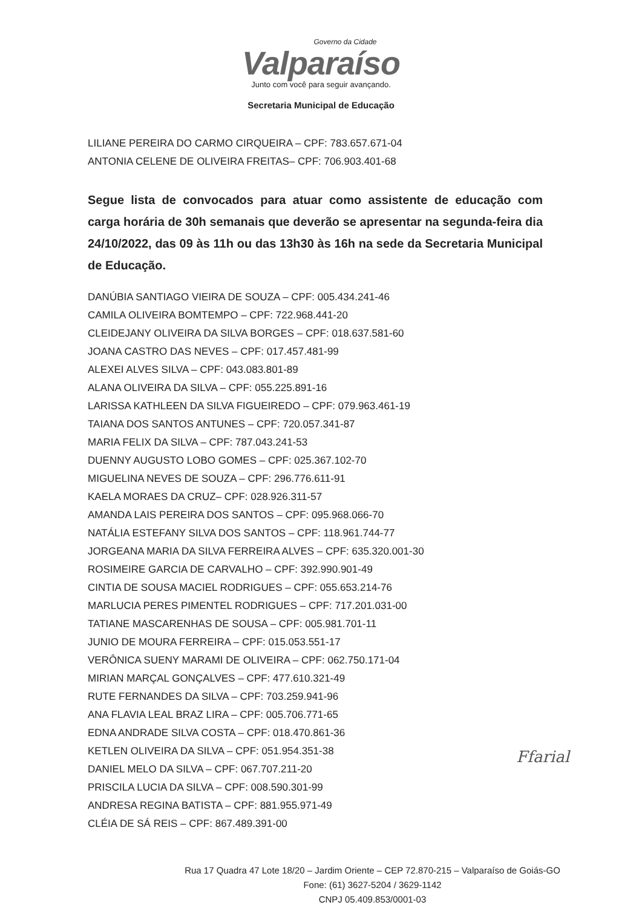Governo da Cidade
Valparaíso
Junto com você para seguir avançando.
Secretaria Municipal de Educação
LILIANE PEREIRA DO CARMO CIRQUEIRA – CPF: 783.657.671-04
ANTONIA CELENE DE OLIVEIRA FREITAS– CPF: 706.903.401-68
Segue lista de convocados para atuar como assistente de educação com carga horária de 30h semanais que deverão se apresentar na segunda-feira dia 24/10/2022, das 09 às 11h ou das 13h30 às 16h na sede da Secretaria Municipal de Educação.
DANÚBIA SANTIAGO VIEIRA DE SOUZA – CPF: 005.434.241-46
CAMILA OLIVEIRA BOMTEMPO – CPF: 722.968.441-20
CLEIDEJANY OLIVEIRA DA SILVA BORGES – CPF: 018.637.581-60
JOANA CASTRO DAS NEVES – CPF: 017.457.481-99
ALEXEI ALVES SILVA – CPF: 043.083.801-89
ALANA OLIVEIRA DA SILVA – CPF: 055.225.891-16
LARISSA KATHLEEN DA SILVA FIGUEIREDO – CPF: 079.963.461-19
TAIANA DOS SANTOS ANTUNES – CPF: 720.057.341-87
MARIA FELIX DA SILVA – CPF: 787.043.241-53
DUENNY AUGUSTO LOBO GOMES – CPF: 025.367.102-70
MIGUELINA NEVES DE SOUZA – CPF: 296.776.611-91
KAELA MORAES DA CRUZ– CPF: 028.926.311-57
AMANDA LAIS PEREIRA DOS SANTOS – CPF: 095.968.066-70
NATÁLIA ESTEFANY SILVA DOS SANTOS – CPF: 118.961.744-77
JORGEANA MARIA DA SILVA FERREIRA ALVES – CPF: 635.320.001-30
ROSIMEIRE GARCIA DE CARVALHO – CPF: 392.990.901-49
CINTIA DE SOUSA MACIEL RODRIGUES – CPF: 055.653.214-76
MARLUCIA PERES PIMENTEL RODRIGUES – CPF: 717.201.031-00
TATIANE MASCARENHAS DE SOUSA – CPF: 005.981.701-11
JUNIO DE MOURA FERREIRA – CPF: 015.053.551-17
VERÔNICA SUENY MARAMI DE OLIVEIRA – CPF: 062.750.171-04
MIRIAN MARÇAL GONÇALVES – CPF: 477.610.321-49
RUTE FERNANDES DA SILVA – CPF: 703.259.941-96
ANA FLAVIA LEAL BRAZ LIRA – CPF: 005.706.771-65
EDNA ANDRADE SILVA COSTA – CPF: 018.470.861-36
KETLEN OLIVEIRA DA SILVA – CPF: 051.954.351-38
DANIEL MELO DA SILVA – CPF: 067.707.211-20
PRISCILA LUCIA DA SILVA – CPF: 008.590.301-99
ANDRESA REGINA BATISTA – CPF: 881.955.971-49
CLÉIA DE SÁ REIS – CPF: 867.489.391-00
Ffarial
Rua 17 Quadra 47 Lote 18/20 – Jardim Oriente – CEP 72.870-215 – Valparaíso de Goiás-GO
Fone: (61) 3627-5204 / 3629-1142
CNPJ 05.409.853/0001-03